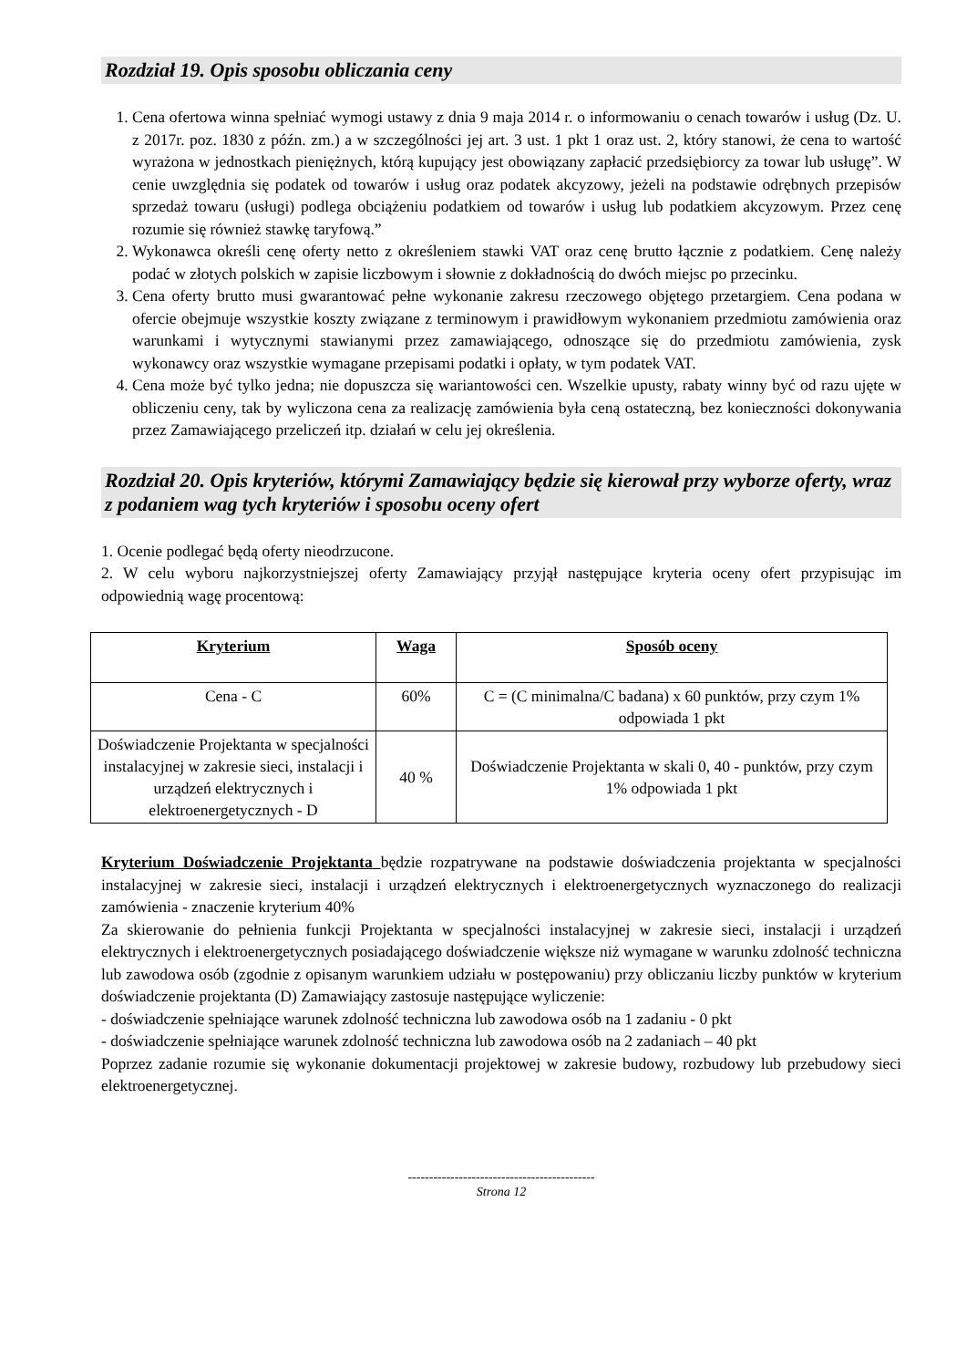Rozdział 19. Opis sposobu obliczania ceny
1. Cena ofertowa winna spełniać wymogi ustawy z dnia 9 maja 2014 r. o informowaniu o cenach towarów i usług (Dz. U. z 2017r. poz. 1830 z późn. zm.) a w szczególności jej art. 3 ust. 1 pkt 1 oraz ust. 2, który stanowi, że cena to wartość wyrażona w jednostkach pieniężnych, którą kupujący jest obowiązany zapłacić przedsiębiorcy za towar lub usługę”. W cenie uwzględnia się podatek od towarów i usług oraz podatek akcyzowy, jeżeli na podstawie odrębnych przepisów sprzedaż towaru (usługi) podlega obciążeniu podatkiem od towarów i usług lub podatkiem akcyzowym. Przez cenę rozumie się również stawkę taryfową.”
2. Wykonawca określi cenę oferty netto z określeniem stawki VAT oraz cenę brutto łącznie z podatkiem. Cenę należy podać w złotych polskich w zapisie liczbowym i słownie z dokładnością do dwóch miejsc po przecinku.
3. Cena oferty brutto musi gwarantować pełne wykonanie zakresu rzeczowego objętego przetargiem. Cena podana w ofercie obejmuje wszystkie koszty związane z terminowym i prawidłowym wykonaniem przedmiotu zamówienia oraz warunkami i wytycznymi stawianymi przez zamawiającego, odnoszące się do przedmiotu zamówienia, zysk wykonawcy oraz wszystkie wymagane przepisami podatki i opłaty, w tym podatek VAT.
4. Cena może być tylko jedna; nie dopuszcza się wariantowości cen. Wszelkie upusty, rabaty winny być od razu ujęte w obliczeniu ceny, tak by wyliczona cena za realizację zamówienia była ceną ostateczną, bez konieczności dokonywania przez Zamawiającego przeliczeń itp. działań w celu jej określenia.
Rozdział 20. Opis kryteriów, którymi Zamawiający będzie się kierował przy wyborze oferty, wraz z podaniem wag tych kryteriów i sposobu oceny ofert
1. Ocenie podlegać będą oferty nieodrzucone.
2. W celu wyboru najkorzystniejszej oferty Zamawiający przyjął następujące kryteria oceny ofert przypisując im odpowiednią wagę procentową:
| Kryterium | Waga | Sposób oceny |
| --- | --- | --- |
| Cena - C | 60% | C = (C minimalna/C badana) x 60 punktów, przy czym 1% odpowiada 1 pkt |
| Doświadczenie Projektanta w specjalności instalacyjnej w zakresie sieci, instalacji i urządzeń elektrycznych i elektroenergetycznych - D | 40 % | Doświadczenie Projektanta w skali 0, 40 - punktów, przy czym 1% odpowiada 1 pkt |
Kryterium Doświadczenie Projektanta będzie rozpatrywane na podstawie doświadczenia projektanta w specjalności instalacyjnej w zakresie sieci, instalacji i urządzeń elektrycznych i elektroenergetycznych wyznaczonego do realizacji zamówienia - znaczenie kryterium 40%
Za skierowanie do pełnienia funkcji Projektanta w specjalności instalacyjnej w zakresie sieci, instalacji i urządzeń elektrycznych i elektroenergetycznych posiadającego doświadczenie większe niż wymagane w warunku zdolność techniczna lub zawodowa osób (zgodnie z opisanym warunkiem udziału w postępowaniu) przy obliczaniu liczby punktów w kryterium doświadczenie projektanta (D) Zamawiający zastosuje następujące wyliczenie:
- doświadczenie spełniające warunek zdolność techniczna lub zawodowa osób na 1 zadaniu - 0 pkt
- doświadczenie spełniające warunek zdolność techniczna lub zawodowa osób na 2 zadaniach – 40 pkt
Poprzez zadanie rozumie się wykonanie dokumentacji projektowej w zakresie budowy, rozbudowy lub przebudowy sieci elektroenergetycznej.
--------------------------------------------
Strona 12